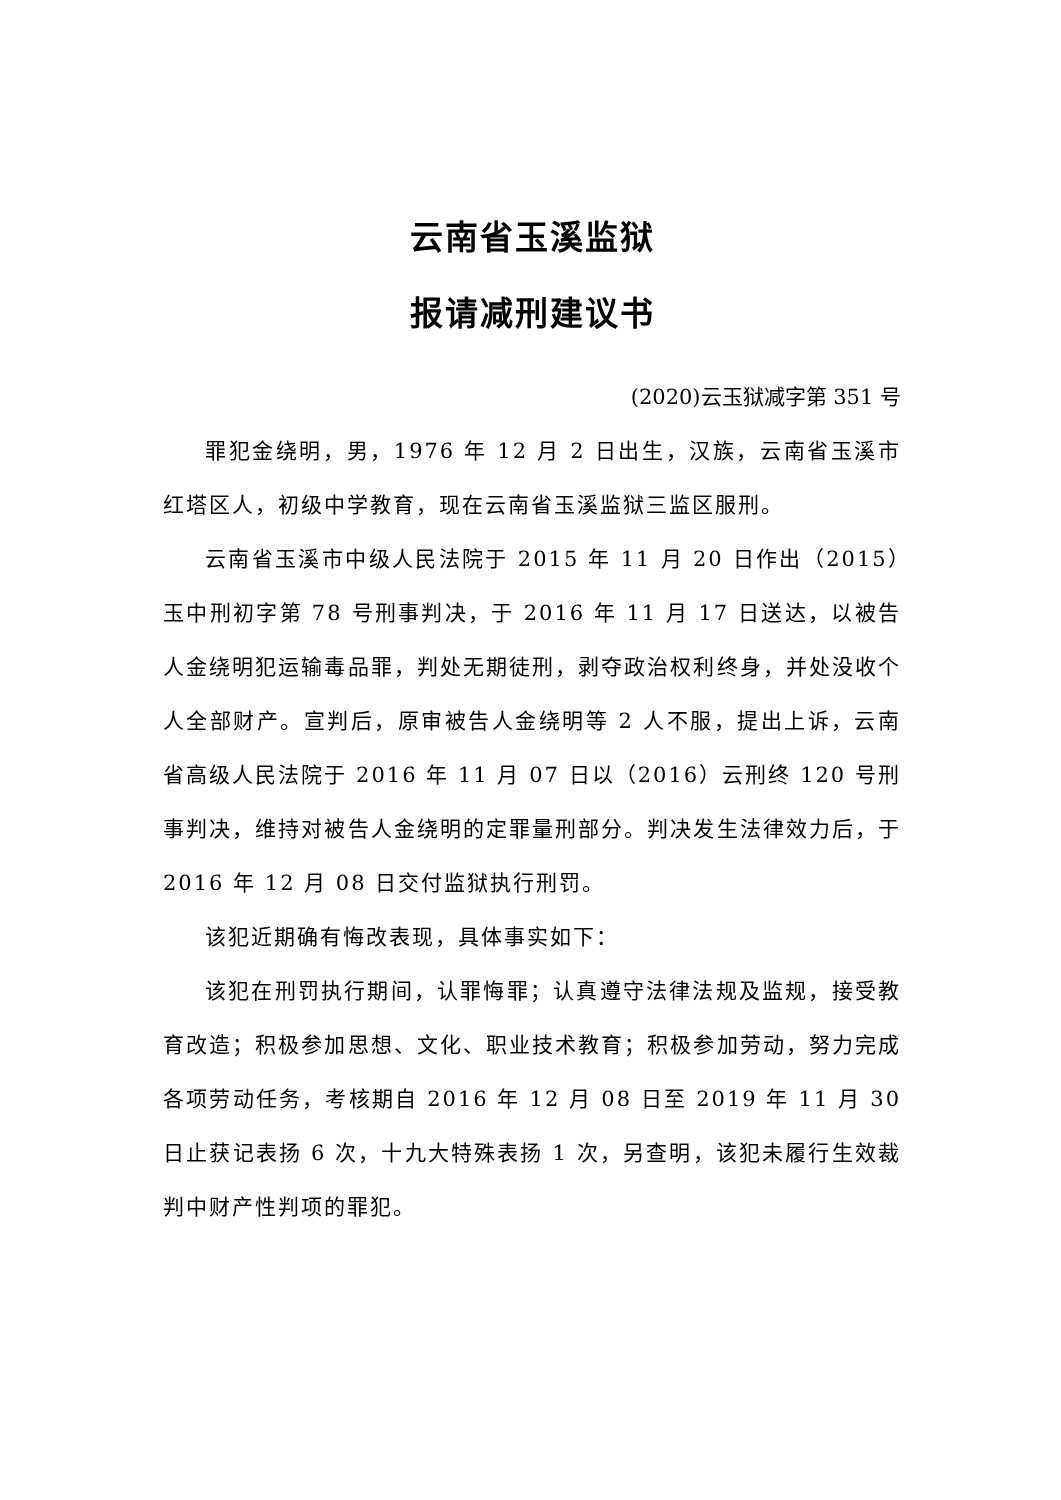云南省玉溪监狱
报请减刑建议书
(2020)云玉狱减字第 351 号
罪犯金绕明，男，1976 年 12 月 2 日出生，汉族，云南省玉溪市红塔区人，初级中学教育，现在云南省玉溪监狱三监区服刑。
云南省玉溪市中级人民法院于 2015 年 11 月 20 日作出（2015）玉中刑初字第 78 号刑事判决，于 2016 年 11 月 17 日送达，以被告人金绕明犯运输毒品罪，判处无期徒刑，剥夺政治权利终身，并处没收个人全部财产。宣判后，原审被告人金绕明等 2 人不服，提出上诉，云南省高级人民法院于 2016 年 11 月 07 日以（2016）云刑终 120 号刑事判决，维持对被告人金绕明的定罪量刑部分。判决发生法律效力后，于 2016 年 12 月 08 日交付监狱执行刑罚。
该犯近期确有悔改表现，具体事实如下：
该犯在刑罚执行期间，认罪悔罪；认真遵守法律法规及监规，接受教育改造；积极参加思想、文化、职业技术教育；积极参加劳动，努力完成各项劳动任务，考核期自 2016 年 12 月 08 日至 2019 年 11 月 30 日止获记表扬 6 次，十九大特殊表扬 1 次，另查明，该犯未履行生效裁判中财产性判项的罪犯。